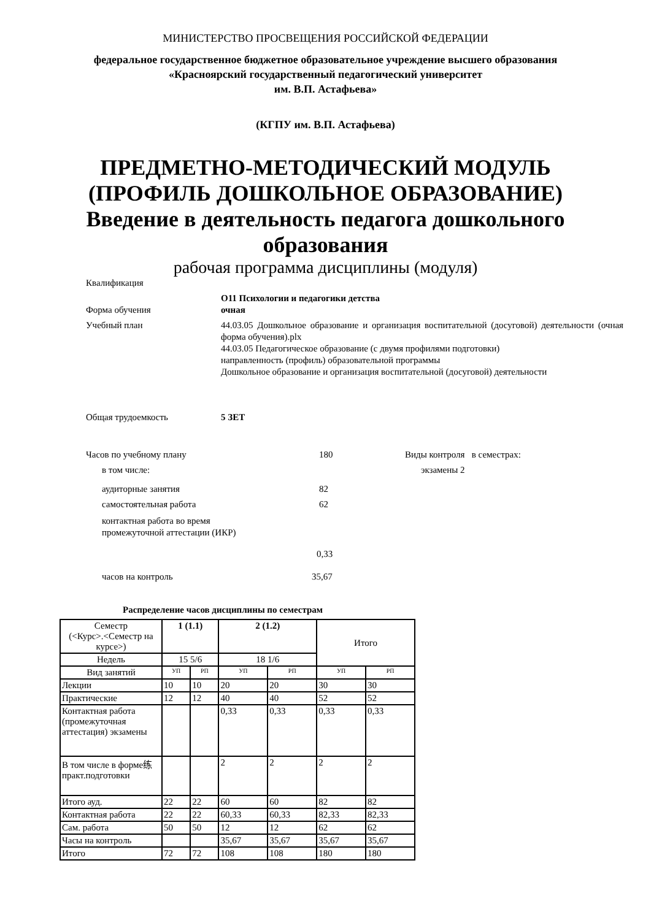МИНИСТЕРСТВО ПРОСВЕЩЕНИЯ РОССИЙСКОЙ ФЕДЕРАЦИИ
федеральное государственное бюджетное образовательное учреждение высшего образования
«Красноярский государственный педагогический университет
им. В.П. Астафьева»
(КГПУ им. В.П. Астафьева)
ПРЕДМЕТНО-МЕТОДИЧЕСКИЙ МОДУЛЬ
(ПРОФИЛЬ ДОШКОЛЬНОЕ ОБРАЗОВАНИЕ)
Введение в деятельность педагога дошкольного
образования
рабочая программа дисциплины (модуля)
Квалификация
Форма обучения О11 Психологии и педагогики детства
очная
Учебный план 44.03.05 Дошкольное образование и организация воспитательной (досуговой) деятельности (очная форма обучения).plx
44.03.05 Педагогическое образование (с двумя профилями подготовки)
направленность (профиль) образовательной программы
Дошкольное образование и организация воспитательной (досуговой) деятельности
Общая трудоемкость 5 ЗЕТ
Часов по учебному плану 180
в том числе:
аудиторные занятия 82
самостоятельная работа 62
контактная работа во время
промежуточной аттестации (ИКР)
0,33
часов на контроль 35,67
Виды контроля в семестрах:
экзамены 2
Распределение часов дисциплины по семестрам
| Семестр (<Курс>.<Семестр на курсе>) | 1 (1.1) | | 2 (1.2) | | Итого | |
| Недель | 15 5/6 | | 18 1/6 | | | |
| Вид занятий | УП | РП | УП | РП | УП | РП |
| Лекции | 10 | 10 | 20 | 20 | 30 | 30 |
| Практические | 12 | 12 | 40 | 40 | 52 | 52 |
| Контактная работа (промежуточная аттестация) экзамены | | | 0,33 | 0,33 | 0,33 | 0,33 |
| В том числе в форме练 практ.подготовки | | | 2 | 2 | 2 | 2 |
| Итого ауд. | 22 | 22 | 60 | 60 | 82 | 82 |
| Контактная работа | 22 | 22 | 60,33 | 60,33 | 82,33 | 82,33 |
| Сам. работа | 50 | 50 | 12 | 12 | 62 | 62 |
| Часы на контроль | | | 35,67 | 35,67 | 35,67 | 35,67 |
| Итого | 72 | 72 | 108 | 108 | 180 | 180 |